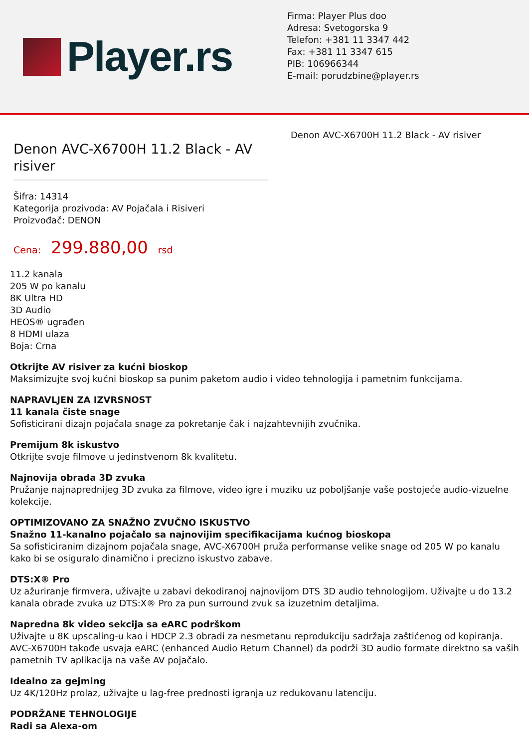Player.rs
Firma: Player Plus doo
Adresa: Svetogorska 9
Telefon: +381 11 3347 442
Fax: +381 11 3347 615
PIB: 106966344
E-mail: porudzbine@player.rs
Denon AVC-X6700H 11.2 Black - AV risiver
Šifra: 14314
Kategorija prozivoda: AV Pojačala i Risiveri
Proizvođač: DENON
Cena: 299.880,00 rsd
Denon AVC-X6700H 11.2 Black - AV risiver
11.2 kanala
205 W po kanalu
8K Ultra HD
3D Audio
HEOS® ugrađen
8 HDMI ulaza
Boja: Crna
Otkrijte AV risiver za kućni bioskop
Maksimizujte svoj kućni bioskop sa punim paketom audio i video tehnologija i pametnim funkcijama.
NAPRAVLJEN ZA IZVRSNOST
11 kanala čiste snage
Sofisticirani dizajn pojačala snage za pokretanje čak i najzahtevnijih zvučnika.
Premijum 8k iskustvo
Otkrijte svoje filmove u jedinstvenom 8k kvalitetu.
Najnovija obrada 3D zvuka
Pružanje najnaprednijeg 3D zvuka za filmove, video igre i muziku uz poboljšanje vaše postojeće audio-vizuelne kolekcije.
OPTIMIZOVANO ZA SNAŽNO ZVUČNO ISKUSTVO
Snažno 11-kanalno pojačalo sa najnovijim specifikacijama kućnog bioskopa
Sa sofisticiranim dizajnom pojačala snage, AVC-X6700H pruža performanse velike snage od 205 W po kanalu kako bi se osiguralo dinamično i precizno iskustvo zabave.
DTS:X® Pro
Uz ažuriranje firmvera, uživajte u zabavi dekodiranoj najnovijom DTS 3D audio tehnologijom. Uživajte u do 13.2 kanala obrade zvuka uz DTS:X® Pro za pun surround zvuk sa izuzetnim detaljima.
Napredna 8k video sekcija sa eARC podrškom
Uživajte u 8K upscaling-u kao i HDCP 2.3 obradi za nesmetanu reprodukciju sadržaja zaštićenog od kopiranja. AVC-X6700H takođe usvaja eARC (enhanced Audio Return Channel) da podrži 3D audio formate direktno sa vaših pametnih TV aplikacija na vaše AV pojačalo.
Idealno za gejming
Uz 4K/120Hz prolaz, uživajte u lag-free prednosti igranja uz redukovanu latenciju.
PODRŽANE TEHNOLOGIJE
Radi sa Alexa-om